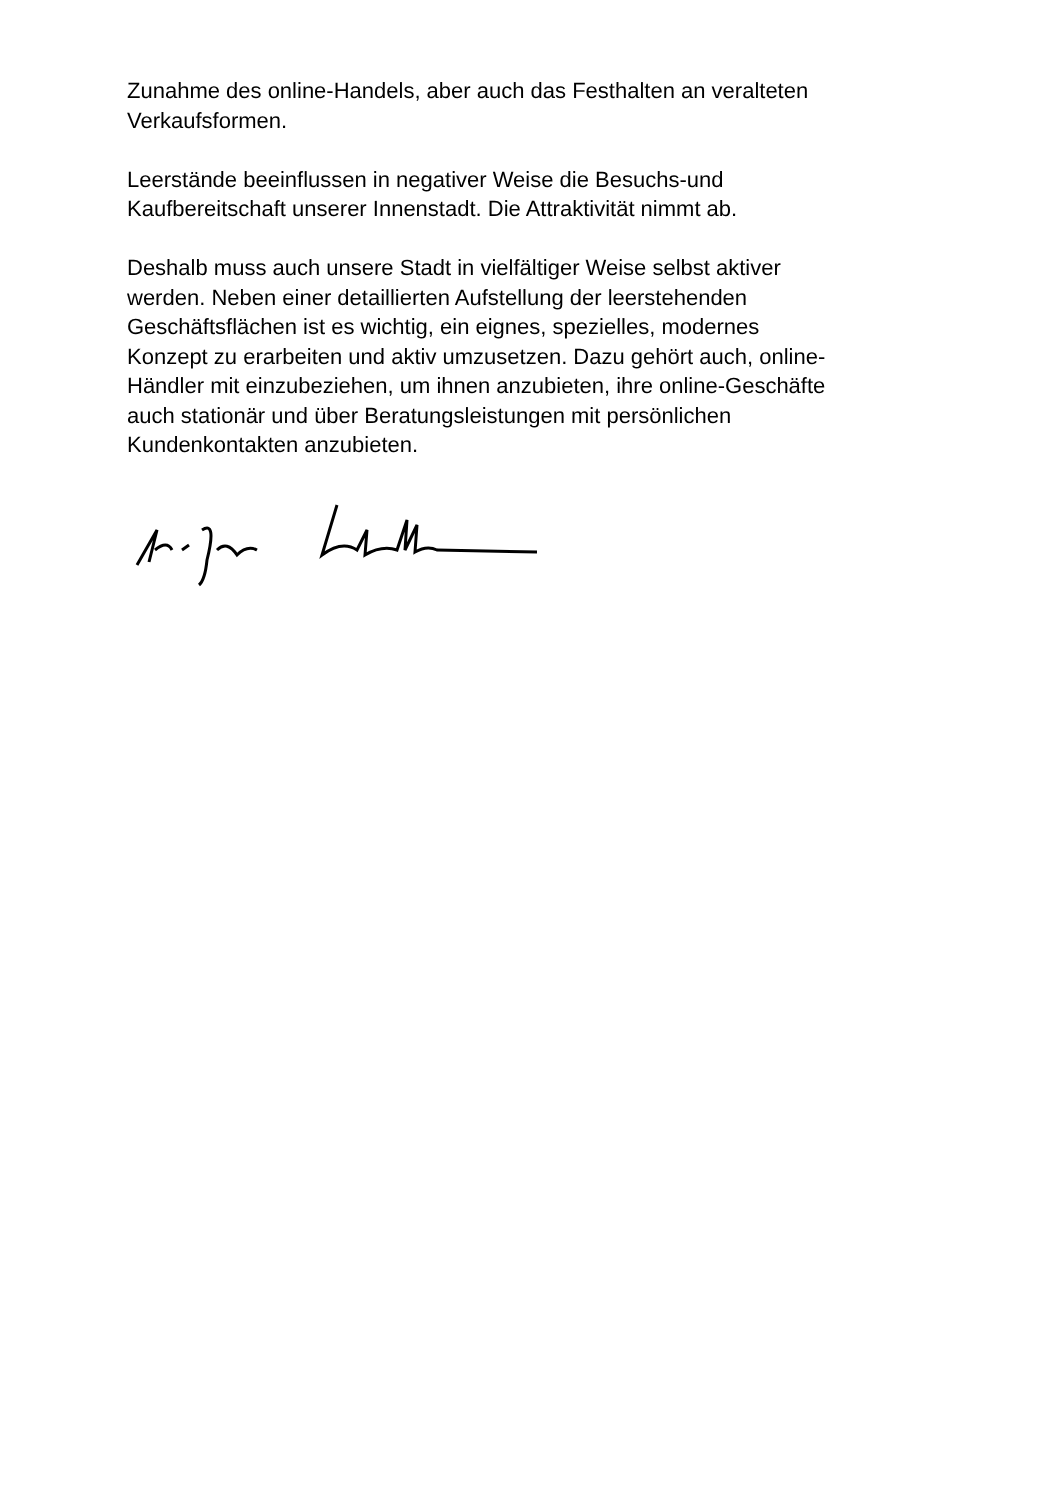Zunahme des online-Handels, aber auch das Festhalten an veralteten
Verkaufsformen.
Leerstände beeinflussen in negativer Weise die Besuchs-und
Kaufbereitschaft unserer Innenstadt. Die Attraktivität nimmt ab.
Deshalb muss auch unsere Stadt in vielfältiger Weise selbst aktiver
werden. Neben einer detaillierten Aufstellung der leerstehenden
Geschäftsflächen ist es wichtig, ein eignes, spezielles, modernes
Konzept zu erarbeiten und aktiv umzusetzen. Dazu gehört auch, online-
Händler mit einzubeziehen, um ihnen anzubieten, ihre online-Geschäfte
auch stationär und über Beratungsleistungen mit persönlichen
Kundenkontakten anzubieten.